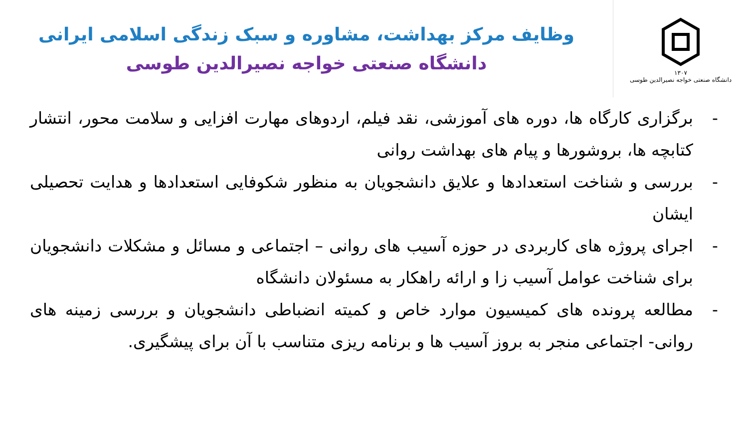۱۳۰۷
دانشگاه صنعتی خواجه نصیرالدین طوسی
وظایف مرکز بهداشت، مشاوره و سبک زندگی اسلامی ایرانی
دانشگاه صنعتی خواجه نصیرالدین طوسی
- برگزاری کارگاه ها، دوره های آموزشی، نقد فیلم، اردوهای مهارت افزایی و سلامت محور، انتشار کتابچه ها، بروشورها و پیام های بهداشت روانی
- بررسی و شناخت استعدادها و علایق دانشجویان به منظور شکوفایی استعدادها و هدایت تحصیلی ایشان
- اجرای پروژه های کاربردی در حوزه آسیب های روانی – اجتماعی و مسائل و مشکلات دانشجویان برای شناخت عوامل آسیب زا و ارائه راهکار به مسئولان دانشگاه
- مطالعه پرونده های کمیسیون موارد خاص و کمیته انضباطی دانشجویان و بررسی زمینه های روانی- اجتماعی منجر به بروز آسیب ها و برنامه ریزی متناسب با آن برای پیشگیری.